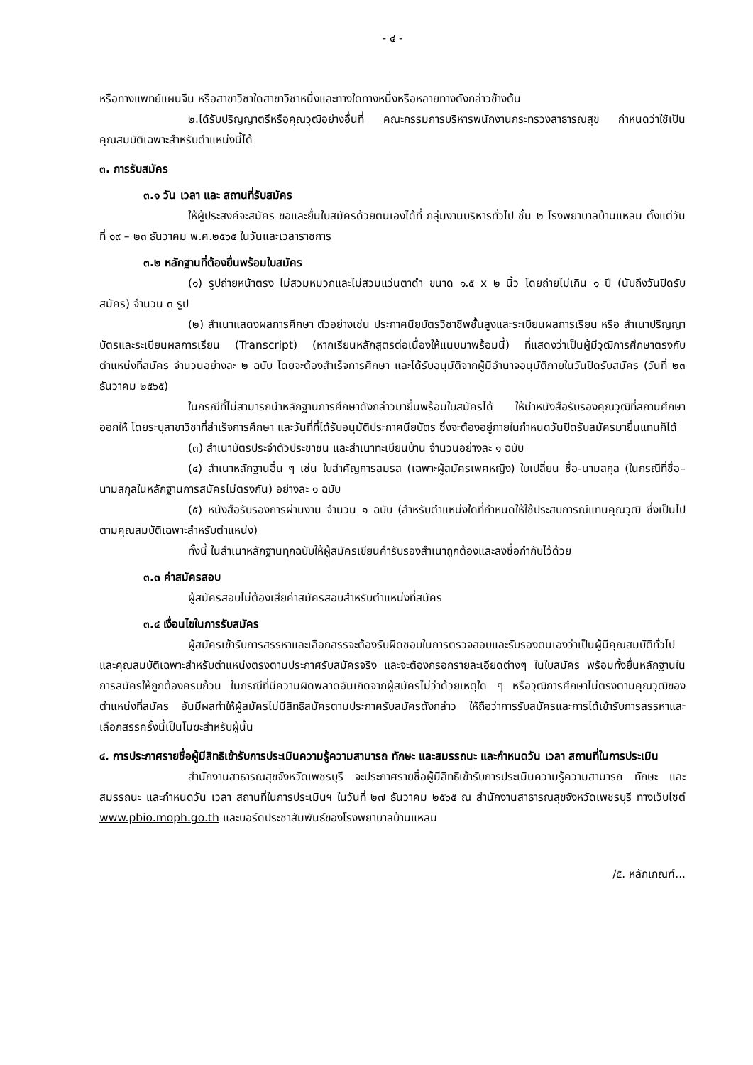- ๔ -
หรือทางแพทย์แผนจีน หรือสาขาวิชาใดสาขาวิชาหนึ่งและทางใดทางหนึ่งหรือหลายทางดังกล่าวข้างต้น
๒.ได้รับปริญญาตรีหรือคุณวุฒิอย่างอื่นที่ คณะกรรมการบริหารพนักงานกระทรวงสาธารณสุข กำหนดว่าใช้เป็นคุณสมบัติเฉพาะสำหรับตำแหน่งนี้ได้
๓. การรับสมัคร
๓.๑ วัน เวลา และ สถานที่รับสมัคร
ให้ผู้ประสงค์จะสมัคร ขอและยื่นใบสมัครด้วยตนเองได้ที่ กลุ่มงานบริหารทั่วไป ชั้น ๒ โรงพยาบาลบ้านแหลม ตั้งแต่วันที่ ๑๙ – ๒๓ ธันวาคม พ.ศ.๒๕๖๕ ในวันและเวลาราชการ
๓.๒ หลักฐานที่ต้องยื่นพร้อมใบสมัคร
(๑) รูปถ่ายหน้าตรง ไม่สวมหมวกและไม่สวมแว่นตาดำ ขนาด ๑.๕ x ๒ นิ้ว โดยถ่ายไม่เกิน ๑ ปี (นับถึงวันปิดรับสมัคร) จำนวน ๓ รูป
(๒) สำเนาแสดงผลการศึกษา ตัวอย่างเช่น ประกาศนียบัตรวิชาชีพชั้นสูงและระเบียนผลการเรียน หรือ สำเนาปริญญาบัตรและระเบียนผลการเรียน (Transcript) (หากเรียนหลักสูตรต่อเนื่องให้แนบมาพร้อมนี้) ที่แสดงว่าเป็นผู้มีวุฒิการศึกษาตรงกับตำแหน่งที่สมัคร จำนวนอย่างละ ๒ ฉบับ โดยจะต้องสำเร็จการศึกษา และได้รับอนุมัติจากผู้มีอำนาจอนุมัติภายในวันปิดรับสมัคร (วันที่ ๒๓ ธันวาคม ๒๕๖๕)
ในกรณีที่ไม่สามารถนำหลักฐานการศึกษาดังกล่าวมายื่นพร้อมใบสมัครได้ ให้นำหนังสือรับรองคุณวุฒิที่สถานศึกษาออกให้ โดยระบุสาขาวิชาที่สำเร็จการศึกษา และวันที่ที่ได้รับอนุมัติประกาศนียบัตร ซึ่งจะต้องอยู่ภายในกำหนดวันปิดรับสมัครมายื่นแทนก็ได้
(๓) สำเนาบัตรประจำตัวประชาชน และสำเนาทะเบียนบ้าน จำนวนอย่างละ ๑ ฉบับ
(๔) สำเนาหลักฐานอื่น ๆ เช่น ใบสำคัญการสมรส (เฉพาะผู้สมัครเพศหญิง) ใบเปลี่ยน ชื่อ-นามสกุล (ในกรณีที่ชื่อ–นามสกุลในหลักฐานการสมัครไม่ตรงกัน) อย่างละ ๑ ฉบับ
(๕) หนังสือรับรองการผ่านงาน จำนวน ๑ ฉบับ (สำหรับตำแหน่งใดที่กำหนดให้ใช้ประสบการณ์แทนคุณวุฒิ ซึ่งเป็นไปตามคุณสมบัติเฉพาะสำหรับตำแหน่ง)
ทั้งนี้ ในสำเนาหลักฐานทุกฉบับให้ผู้สมัครเขียนคำรับรองสำเนาถูกต้องและลงชื่อกำกับไว้ด้วย
๓.๓ ค่าสมัครสอบ
ผู้สมัครสอบไม่ต้องเสียค่าสมัครสอบสำหรับตำแหน่งที่สมัคร
๓.๔ เงื่อนไขในการรับสมัคร
ผู้สมัครเข้ารับการสรรหาและเลือกสรรจะต้องรับผิดชอบในการตรวจสอบและรับรองตนเองว่าเป็นผู้มีคุณสมบัติทั่วไปและคุณสมบัติเฉพาะสำหรับตำแหน่งตรงตามประกาศรับสมัครจริง และจะต้องกรอกรายละเอียดต่างๆ ในใบสมัคร พร้อมทั้งยื่นหลักฐานในการสมัครให้ถูกต้องครบถ้วน ในกรณีที่มีความผิดพลาดอันเกิดจากผู้สมัครไม่ว่าด้วยเหตุใด ๆ หรือวุฒิการศึกษาไม่ตรงตามคุณวุฒิของตำแหน่งที่สมัคร อันมีผลทำให้ผู้สมัครไม่มีสิทธิสมัครตามประกาศรับสมัครดังกล่าว ให้ถือว่าการรับสมัครและการได้เข้ารับการสรรหาและเลือกสรรครั้งนี้เป็นโมฆะสำหรับผู้นั้น
๔. การประกาศรายชื่อผู้มีสิทธิเข้ารับการประเมินความรู้ความสามารถ ทักษะ และสมรรถนะ และกำหนดวัน เวลา สถานที่ในการประเมิน
สำนักงานสาธารณสุขจังหวัดเพชรบุรี จะประกาศรายชื่อผู้มีสิทธิเข้ารับการประเมินความรู้ความสามารถ ทักษะ และสมรรถนะ และกำหนดวัน เวลา สถานที่ในการประเมินฯ ในวันที่ ๒๗ ธันวาคม ๒๕๖๕ ณ สำนักงานสาธารณสุขจังหวัดเพชรบุรี ทางเว็บไซต์ www.pbio.moph.go.th และบอร์ดประชาสัมพันธ์ของโรงพยาบาลบ้านแหลม
/๕. หลักเกณฑ์...